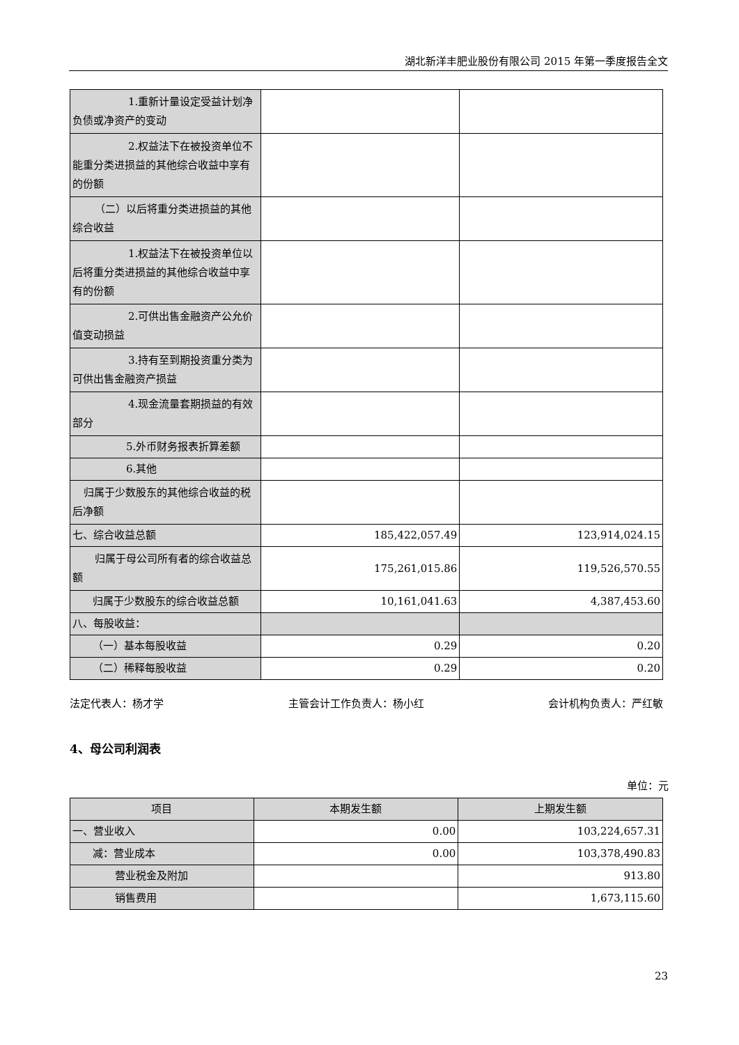湖北新洋丰肥业股份有限公司 2015 年第一季度报告全文
| 1.重新计量设定受益计划净 负债或净资产的变动 | | |
| 2.权益法下在被投资单位不 能重分类进损益的其他综合收益中享有的份额 | | |
| （二）以后将重分类进损益的其他 综合收益 | | |
| 1.权益法下在被投资单位以 后将重分类进损益的其他综合收益中享有的份额 | | |
| 2.可供出售金融资产公允价 值变动损益 | | |
| 3.持有至到期投资重分类为 可供出售金融资产损益 | | |
| 4.现金流量套期损益的有效 部分 | | |
| 5.外币财务报表折算差额 | | |
| 6.其他 | | |
| 归属于少数股东的其他综合收益的 税后净额 | | |
| 七、综合收益总额 | 185,422,057.49 | 123,914,024.15 |
| 归属于母公司所有者的综合收益 总额 | 175,261,015.86 | 119,526,570.55 |
| 归属于少数股东的综合收益总额 | 10,161,041.63 | 4,387,453.60 |
| 八、每股收益： | | |
| （一）基本每股收益 | 0.29 | 0.20 |
| （二）稀释每股收益 | 0.29 | 0.20 |
法定代表人：杨才学 主管会计工作负责人：杨小红 会计机构负责人：严红敏
4、母公司利润表
单位：元
| 项目 | 本期发生额 | 上期发生额 |
| --- | --- | --- |
| 一、营业收入 | 0.00 | 103,224,657.31 |
| 减：营业成本 | 0.00 | 103,378,490.83 |
| 营业税金及附加 | | 913.80 |
| 销售费用 | | 1,673,115.60 |
23